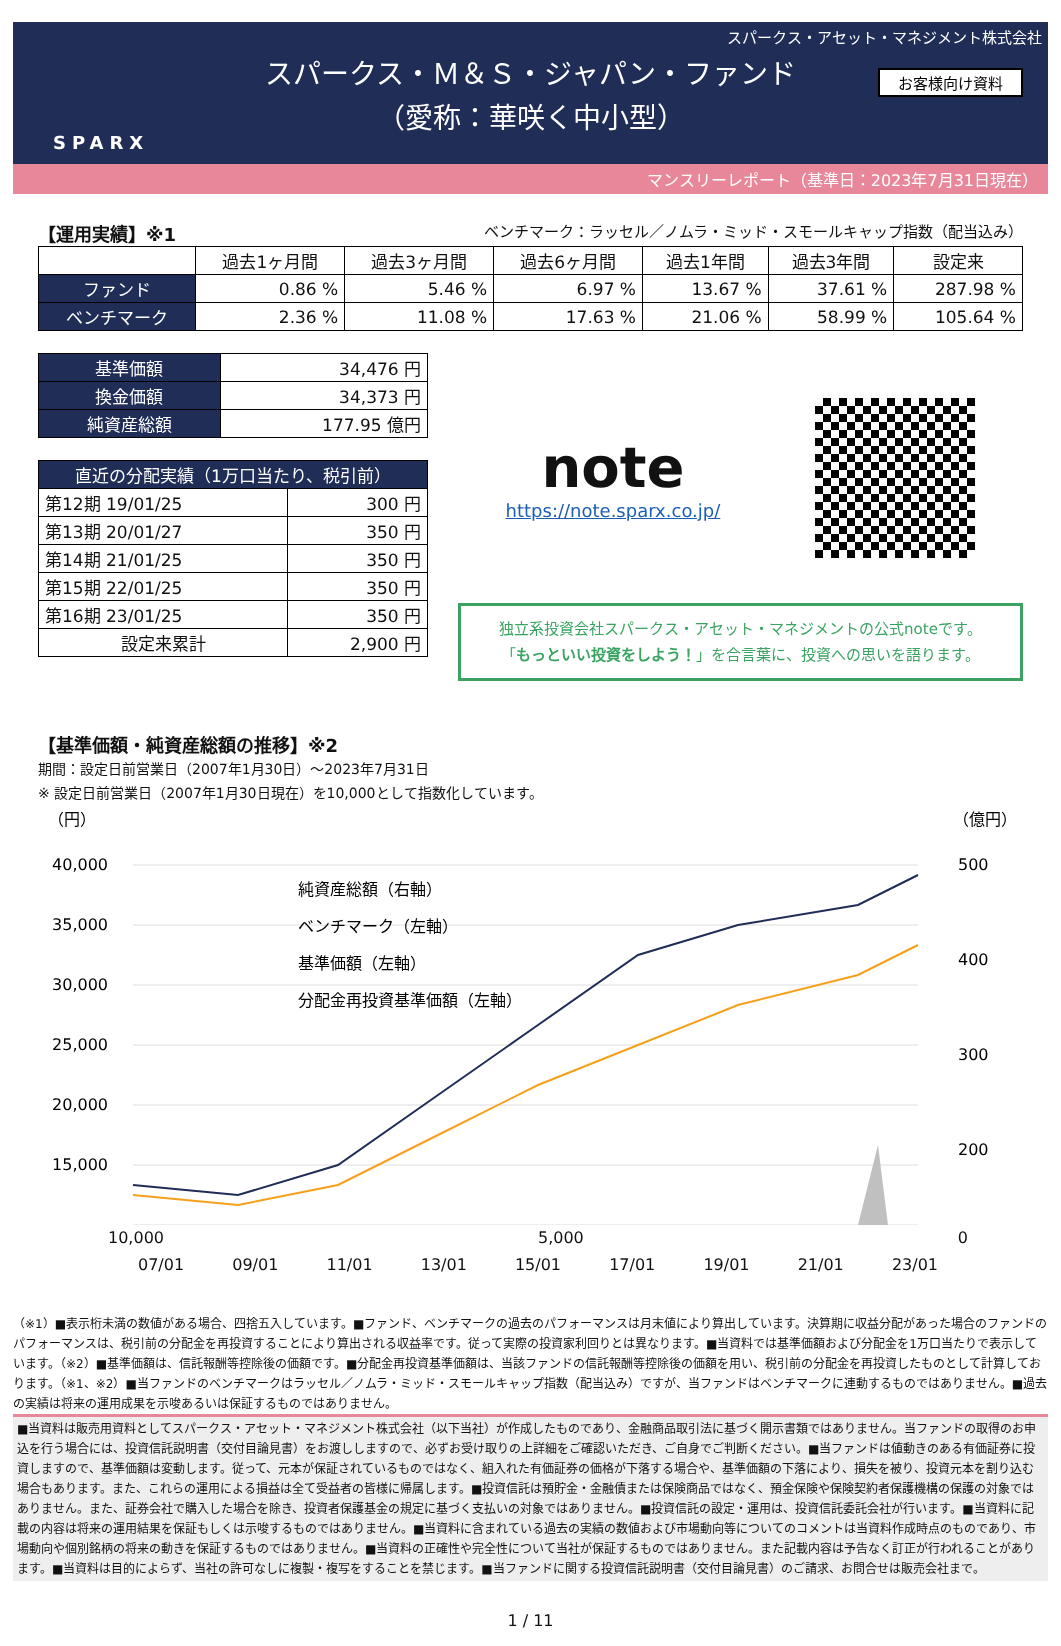スパークス・アセット・マネジメント株式会社
SPARX
お客様向け資料
スパークス・Ｍ＆Ｓ・ジャパン・ファンド
（愛称：華咲く中小型）
マンスリーレポート（基準日：2023年7月31日現在）
【運用実績】※1 ベンチマーク：ラッセル／ノムラ・ミッド・スモールキャップ指数（配当込み）
| | 過去1ヶ月間 | 過去3ヶ月間 | 過去6ヶ月間 | 過去1年間 | 過去3年間 | 設定来 |
| --- | --- | --- | --- | --- | --- | --- |
| ファンド | 0.86 % | 5.46 % | 6.97 % | 13.67 % | 37.61 % | 287.98 % |
| ベンチマーク | 2.36 % | 11.08 % | 17.63 % | 21.06 % | 58.99 % | 105.64 % |
| 基準価額 | 34,476 円 |
| 換金価額 | 34,373 円 |
| 純資産総額 | 177.95 億円 |
| 直近の分配実績（1万口当たり、税引前） | |
| 第12期 19/01/25 | 300 円 |
| 第13期 20/01/27 | 350 円 |
| 第14期 21/01/25 | 350 円 |
| 第15期 22/01/25 | 350 円 |
| 第16期 23/01/25 | 350 円 |
| 設定来累計 | 2,900 円 |
note
https://note.sparx.co.jp/
独立系投資会社スパークス・アセット・マネジメントの公式noteです。
「もっといい投資をしよう！」を合言葉に、投資への思いを語ります。
【基準価額・純資産総額の推移】※2
期間：設定日前営業日（2007年1月30日）～2023年7月31日
※ 設定日前営業日（2007年1月30日現在）を10,000として指数化しています。
（円）
（億円）
40,000
35,000
30,000
25,000
20,000
15,000
500
400
300
200
純資産総額（右軸）
ベンチマーク（左軸）
基準価額（左軸）
分配金再投資基準価額（左軸）
10,000 5,000 0
07/01 09/01 11/01 13/01 15/01 17/01 19/01 21/01 23/01
（※1）■表示桁未満の数値がある場合、四捨五入しています。■ファンド、ベンチマークの過去のパフォーマンスは月末値により算出しています。決算期に収益分配があった場合のファンドのパフォーマンスは、税引前の分配金を再投資することにより算出される収益率です。従って実際の投資家利回りとは異なります。■当資料では基準価額および分配金を1万口当たりで表示しています。（※2）■基準価額は、信託報酬等控除後の価額です。■分配金再投資基準価額は、当該ファンドの信託報酬等控除後の価額を用い、税引前の分配金を再投資したものとして計算しております。（※1、※2）■当ファンドのベンチマークはラッセル／ノムラ・ミッド・スモールキャップ指数（配当込み）ですが、当ファンドはベンチマークに連動するものではありません。■過去の実績は将来の運用成果を示唆あるいは保証するものではありません。
■当資料は販売用資料としてスパークス・アセット・マネジメント株式会社（以下当社）が作成したものであり、金融商品取引法に基づく開示書類ではありません。当ファンドの取得のお申込を行う場合には、投資信託説明書（交付目論見書）をお渡ししますので、必ずお受け取りの上詳細をご確認いただき、ご自身でご判断ください。■当ファンドは値動きのある有価証券に投資しますので、基準価額は変動します。従って、元本が保証されているものではなく、組入れた有価証券の価格が下落する場合や、基準価額の下落により、損失を被り、投資元本を割り込む場合もあります。また、これらの運用による損益は全て受益者の皆様に帰属します。■投資信託は預貯金・金融債または保険商品ではなく、預金保険や保険契約者保護機構の保護の対象ではありません。また、証券会社で購入した場合を除き、投資者保護基金の規定に基づく支払いの対象ではありません。■投資信託の設定・運用は、投資信託委託会社が行います。■当資料に記載の内容は将来の運用結果を保証もしくは示唆するものではありません。■当資料に含まれている過去の実績の数値および市場動向等についてのコメントは当資料作成時点のものであり、市場動向や個別銘柄の将来の動きを保証するものではありません。■当資料の正確性や完全性について当社が保証するものではありません。また記載内容は予告なく訂正が行われることがあります。■当資料は目的によらず、当社の許可なしに複製・複写をすることを禁じます。■当ファンドに関する投資信託説明書（交付目論見書）のご請求、お問合せは販売会社まで。
1 / 11